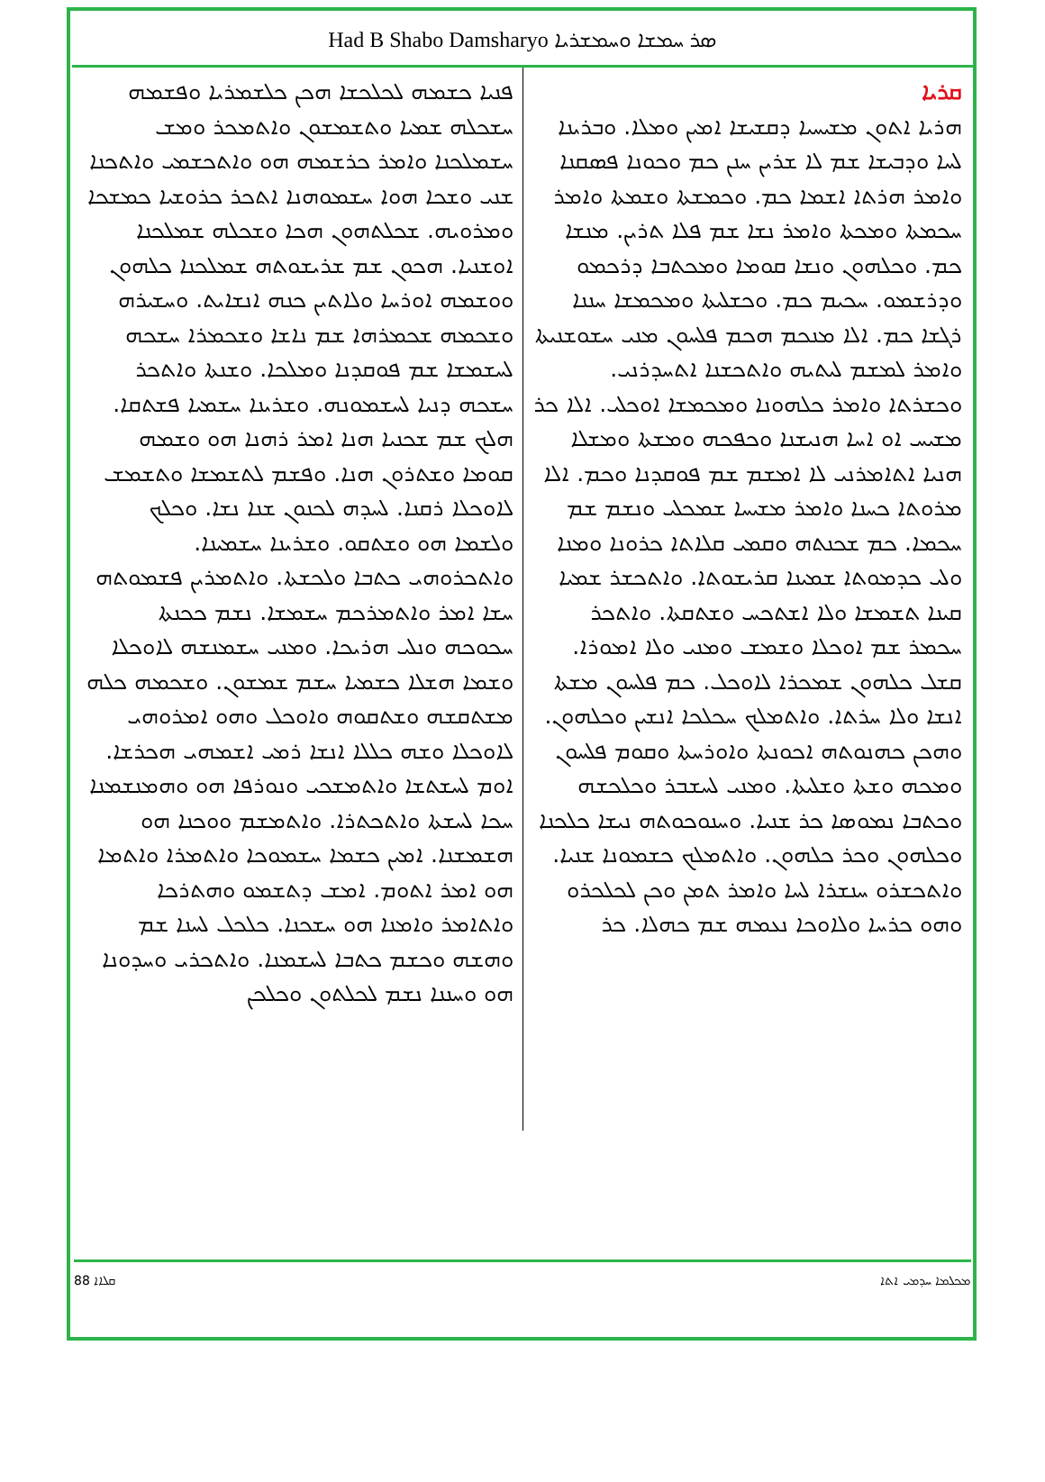Had B Shabo Damsharyo ܣܪ ܚܡܫܐ ܘܚܡܫܪܝܐ
ܩܪܝܐ
ܗܪܝܐ ܐܬܘܢ ܡܫܝܚܝܐ ܕܩܫܝܫܐ ܐܡܝܢ ܘܡܠܐ. ܘܒܪܝܢܐ ܠܚܐ ܘܕܒܝܫܐ ܫܡ ܠܐ ܫܪܝܢ ܚܢܢ ܟܡ ܘܟܘܢܐ ܦܣܩܢܐ ܘܐܡܪ ܗܪܬܐ ܐܫܡܐ ܟܡ. ܘܟܡܫܬܐ ܘܫܡܬܐ ܘܐܡܪ ܚܟܡܬܐ ܘܡܟܬܐ ܘܐܡܪ ܢܫܐ ܫܡ ܦܠܐ ܬܪܝܢ. ܡܢܫܐ ܟܡ. ܘܟܠܗܘܢ ܘܢܫܐ ܩܘܡܐ ܘܡܟܬܒܐ ܕܪܟܡܘ ܘܕܪܫܡܘ. ܚܟܝܡ ܟܡ. ܘܟܫܠܝܬܐ ܘܡܟܡܫܐ ܚܢܢܐ ܪܓܫܐ ܟܡ. ܐܠܐ ܡܢܟܡ ܗܟܡ ܦܠܚܘܢ ܡܢܝ ܚܫܘܫܢܝܬܐ ܘܐܡܪ ܠܡܫܡ ܠܝܬܝܗ ܘܐܬܟܫܢܐ ܐܬܚܕܪܢܝ. ܘܟܫܪܬܐ ܘܐܡܪ ܟܠܗܘܢܐ ܘܡܟܡܫܐ ܐܘܟܠܝ. ܐܠܐ ܟܪ ܡܫܝܚ ܐܘ ܐܚܐ ܗܢܝܫܢܐ ܘܟܦܟܗ ܘܡܫܬܐ ܘܡܫܠܐ ܗܢܝܐ ܐܬܐܡܪܢܝ ܠܐ ܐܡܫܡ ܫܡ ܦܘܩܕܢܐ ܘܟܡ. ܐܠܐ ܡܪܘܬܐ ܟܚܢܐ ܘܐܡܪ ܡܫܝܚܐ ܫܡܟܠܝ ܘܢܫܡ ܫܡ ܚܟܡܐ. ܟܡ ܫܟܢܬܗ ܘܩܡܝ ܩܠܐܬܐ ܟܪܘܢܐ ܘܡܢܐ ܘܠܝ ܟܕܡܘܬܐ ܫܡܝܢܐ ܩܪܝܫܘܬܐ. ܘܐܬܟܫܪ ܫܡܝܐ ܩܝܢܐ ܬܫܡܫܐ ܘܠܐ ܐܫܬܟܚ ܘܫܬܩܬܐ. ܘܐܬܟܪ ܚܟܡܪ ܫܡ ܐܘܟܠܐ ܘܫܡܫ ܘܡܢܝ ܘܠܐ ܐܡܘܪܐ. ܩܫܠ ܟܠܗܘܢ ܫܡܟܪܐ ܠܐܘܟܠ. ܟܡ ܦܠܚܘܢ ܡܫܬܐ ܐܢܫܐ ܘܠܐ ܚܪܬܐ. ܘܐܬܡܠܟ ܚܟܠܟܐ ܐܢܫܝܢ ܘܟܠܗܘܢ. ܘܗܟܢ ܟܗܢܘܬܗ ܐܟܘܢܬܐ ܘܐܘܪܚܬܐ ܘܩܘܡ ܦܠܚܘܢ ܘܡܟܗ ܘܫܬܐ ܘܫܠܝܬܐ. ܘܡܢܝ ܠܚܫܒܪ ܘܟܠܟܫܗ ܘܟܬܒܐ ܢܡܘܣܐ ܟܪ ܫܢܝܐ. ܘܚܢܘܟܘܬܗ ܢܝܫܐ ܟܠܟܢܐ ܘܟܠܗܘܢ ܘܟܪ ܟܠܗܘܢ. ܘܐܬܡܠܟ ܟܫܡܘܢܐ ܫܢܝܐ. ܘܐܬܟܫܪܘ ܚܢܫܪܐ ܠܚܐ ܘܐܡܪ ܬܡܢ ܘܟܢ ܠܟܠܟܪܘ ܘܗܘ ܟܪܚܐ ܘܠܐܘܟܐ ܢܥܡܗ ܫܡ ܟܗܠܐ. ܟܪ
ܦܢܝܐ ܟܫܡܗ ܠܟܠܟܫܐ ܗܟܢ ܟܠܫܡܪܝܐ ܘܦܫܡܗ ܚܫܟܠܗ ܫܡܝܐ ܘܬܫܡܫܘܢ ܘܐܬܡܟܪ ܘܡܫ ܚܫܡܠܟܢܐ ܘܐܡܪ ܟܪܫܡܗ ܗܘ ܘܐܬܟܫܡܝ ܘܐܬܟܢܐ ܫܢܝ ܘܫܟܐ ܗܘܐ ܚܫܡܘܗܢܐ ܐܬܟܪ ܟܪܘܫܝܐ ܟܡܫܟܐ ܘܡܪܘܝܗ. ܫܟܠܬܗܘܢ ܗܟܐ ܘܫܟܠܗ ܫܡܠܟܢܐ ܐܘܫܢܝܐ. ܗܟܘܢ ܫܡ ܫܪܝܫܘܬܗ ܫܡܠܟܢܐ ܟܠܗܘܢ ܘܘܫܡܗ ܐܘܪܚܐ ܘܠܐܬܝܢ ܟܢܗ ܐܢܫܐܝܬ. ܘܚܫܝܪܗ ܘܫܟܡܗ ܫܟܡܪܗܐ ܫܡ ܢܐܫܐ ܘܫܟܡܪܐ ܚܫܟܗ ܠܚܫܡܫܐ ܫܡ ܦܘܩܕܢܐ ܘܡܠܟܐ. ܘܫܢܬܐ ܘܐܬܟܪ ܚܫܟܗ ܕܢܝܐ ܠܚܫܡܘܢܗ. ܘܫܪܝܢܐ ܚܫܡܝܐ ܦܫܬܩܐ. ܗܠܟ ܫܡ ܫܟܢܝܐ ܗܢܐ ܐܡܪ ܪܗܢܐ ܗܘ ܘܫܡܗ ܩܘܡܐ ܘܫܬܪܘܢ ܗܢܐ. ܘܦܫܡ ܠܬܫܡܫܐ ܘܬܫܡܫ ܠܐܘܟܠܐ ܪܩܢܐ. ܠܚܕܗ ܠܟܢܘܢ ܫܢܐ ܢܫܐ. ܘܟܠܟ ܘܠܫܡܐ ܗܘ ܘܫܬܩܘ. ܘܫܪܝܢܐ ܚܫܡܝܢܐ. ܘܐܬܟܪܘܗܝ ܟܬܒܐ ܘܠܟܫܬܐ. ܘܐܬܡܪܝܢ ܦܫܡܘܬܗ ܚܫܐ ܐܡܪ ܘܐܬܡܪܟܡ ܚܫܡܫܐ. ܢܫܡ ܟܟܢܬܐ ܚܟܘܟܗ ܘܢܠܝ ܗܪܝܟܐ. ܘܡܢܝ ܚܫܡܢܫܗ ܠܐܘܟܠܐ ܘܫܡܐ ܗܫܠܐ ܟܫܡܝܐ ܚܫܡ ܫܡܫܘܢ. ܘܫܟܡܗ ܟܠܗ ܡܫܬܩܫܗ ܘܫܬܩܘܗ ܘܐܘܟܠ ܘܗܘ ܐܡܪܘܗܝ ܠܐܘܟܠܐ ܘܫܗ ܟܠܠܐ ܐܢܫܐ ܪܡܝ ܐܫܡܗܝ ܗܟܪܫܐ. ܐܘܡ ܠܚܫܬܫܐ ܘܐܬܡܫܟܝ ܘܢܘܪܦܐ ܗܘ ܘܗܡܢܫܡܢܐ ܚܟܐ ܠܚܫܬܐ ܘܐܬܟܬܪܐ. ܘܐܬܡܫܡ ܘܘܟܢܐ ܗܘ ܗܫܡܫܢܐ. ܐܡܝܢ ܟܫܡܐ ܚܫܡܘܟܐ ܘܐܬܡܪܐ ܘܐܬܡܐ ܗܘ ܐܡܪ ܐܬܘܡ. ܐܡܫ ܕܬܫܡܘ ܘܗܬܪܟܐ ܘܐܬܐܡܪ ܘܐܡܢܐ ܗܘ ܚܫܟܢܐ. ܟܠܟܠ ܠܚܢܐ ܫܡ ܘܗܫܗ ܘܟܫܡ ܟܬܒܐ ܠܚܫܡܢܐ. ܘܐܬܟܪܝ ܘܚܕܘܢܐ ܗܘ ܘܚܢܢܐ ܢܫܡ ܠܟܠܬܘܢ ܘܟܠܟܢ
88 ܩܠܐܐ ܡܟܠܡܐ ܚܕܡܝ ܐܬܐ